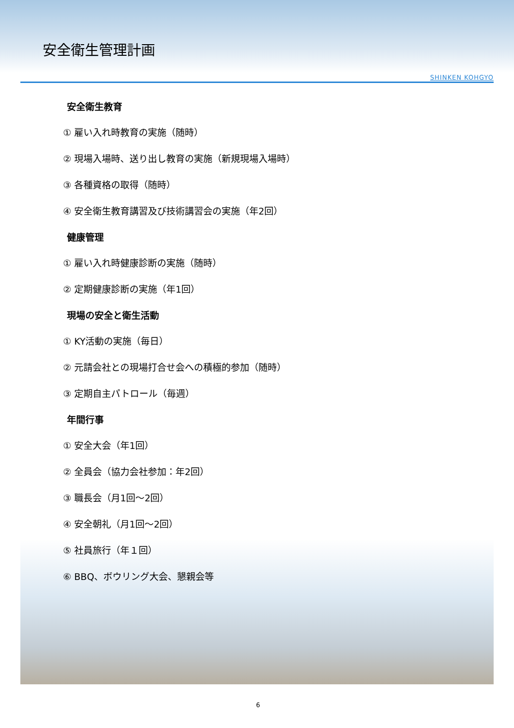安全衛生管理計画
SHINKEN KOHGYO
安全衛生教育
① 雇い入れ時教育の実施（随時）
② 現場入場時、送り出し教育の実施（新規現場入場時）
③ 各種資格の取得（随時）
④ 安全衛生教育講習及び技術講習会の実施（年2回）
健康管理
① 雇い入れ時健康診断の実施（随時）
② 定期健康診断の実施（年1回）
現場の安全と衛生活動
① KY活動の実施（毎日）
② 元請会社との現場打合せ会への積極的参加（随時）
③ 定期自主パトロール（毎週）
年間行事
① 安全大会（年1回）
② 全員会（協力会社参加：年2回）
③ 職長会（月1回～2回）
④ 安全朝礼（月1回～2回）
⑤ 社員旅行（年１回）
⑥ BBQ、ボウリング大会、懇親会等
6